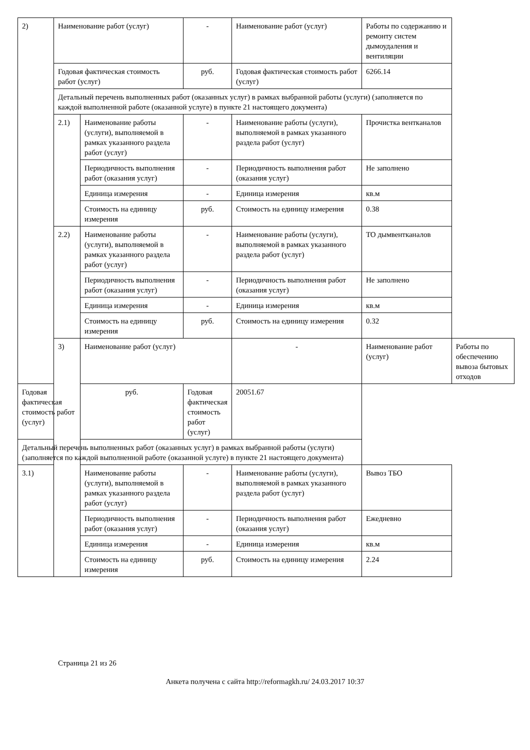| 2) | Наименование работ (услуг) | | - | Наименование работ (услуг) | Работы по содержанию и ремонту систем дымоудаления и вентиляции | |
| | Годовая фактическая стоимость работ (услуг) | | руб. | Годовая фактическая стоимость работ (услуг) | 6266.14 | |
| | Детальный перечень выполненных работ (оказанных услуг) в рамках выбранной работы (услуги) (заполняется по каждой выполненной работе (оказанной услуге) в пункте 21 настоящего документа) | | | | | |
| | 2.1) | Наименование работы (услуги), выполняемой в рамках указанного раздела работ (услуг) | - | Наименование работы (услуги), выполняемой в рамках указанного раздела работ (услуг) | Прочистка вентканалов | |
| | | Периодичность выполнения работ (оказания услуг) | - | Периодичность выполнения работ (оказания услуг) | Не заполнено | |
| | | Единица измерения | - | Единица измерения | кв.м | |
| | | Стоимость на единицу измерения | руб. | Стоимость на единицу измерения | 0.38 | |
| | 2.2) | Наименование работы (услуги), выполняемой в рамках указанного раздела работ (услуг) | - | Наименование работы (услуги), выполняемой в рамках указанного раздела работ (услуг) | ТО дымвентканалов | |
| | | Периодичность выполнения работ (оказания услуг) | - | Периодичность выполнения работ (оказания услуг) | Не заполнено | |
| | | Единица измерения | - | Единица измерения | кв.м | |
| | | Стоимость на единицу измерения | руб. | Стоимость на единицу измерения | 0.32 | |
| | 3) | Наименование работ (услуг) | | - | Наименование работ (услуг) | Работы по обеспечению вывоза бытовых отходов |
| Годовая фактическая стоимость работ (услуг) | | руб. | Годовая фактическая стоимость работ (услуг) | 20051.67 | | |
| Детальный перечень выполненных работ (оказанных услуг) в рамках выбранной работы (услуги) (заполняется по каждой выполненной работе (оказанной услуге) в пункте 21 настоящего документа) | | | | | | |
| 3.1) | | Наименование работы (услуги), выполняемой в рамках указанного раздела работ (услуг) | - | Наименование работы (услуги), выполняемой в рамках указанного раздела работ (услуг) | Вывоз ТБО | |
| | | Периодичность выполнения работ (оказания услуг) | - | Периодичность выполнения работ (оказания услуг) | Ежедневно | |
| | | Единица измерения | - | Единица измерения | кв.м | |
| | | Стоимость на единицу измерения | руб. | Стоимость на единицу измерения | 2.24 | |
Страница 21 из 26
Анкета получена с сайта http://reformagkh.ru/ 24.03.2017 10:37